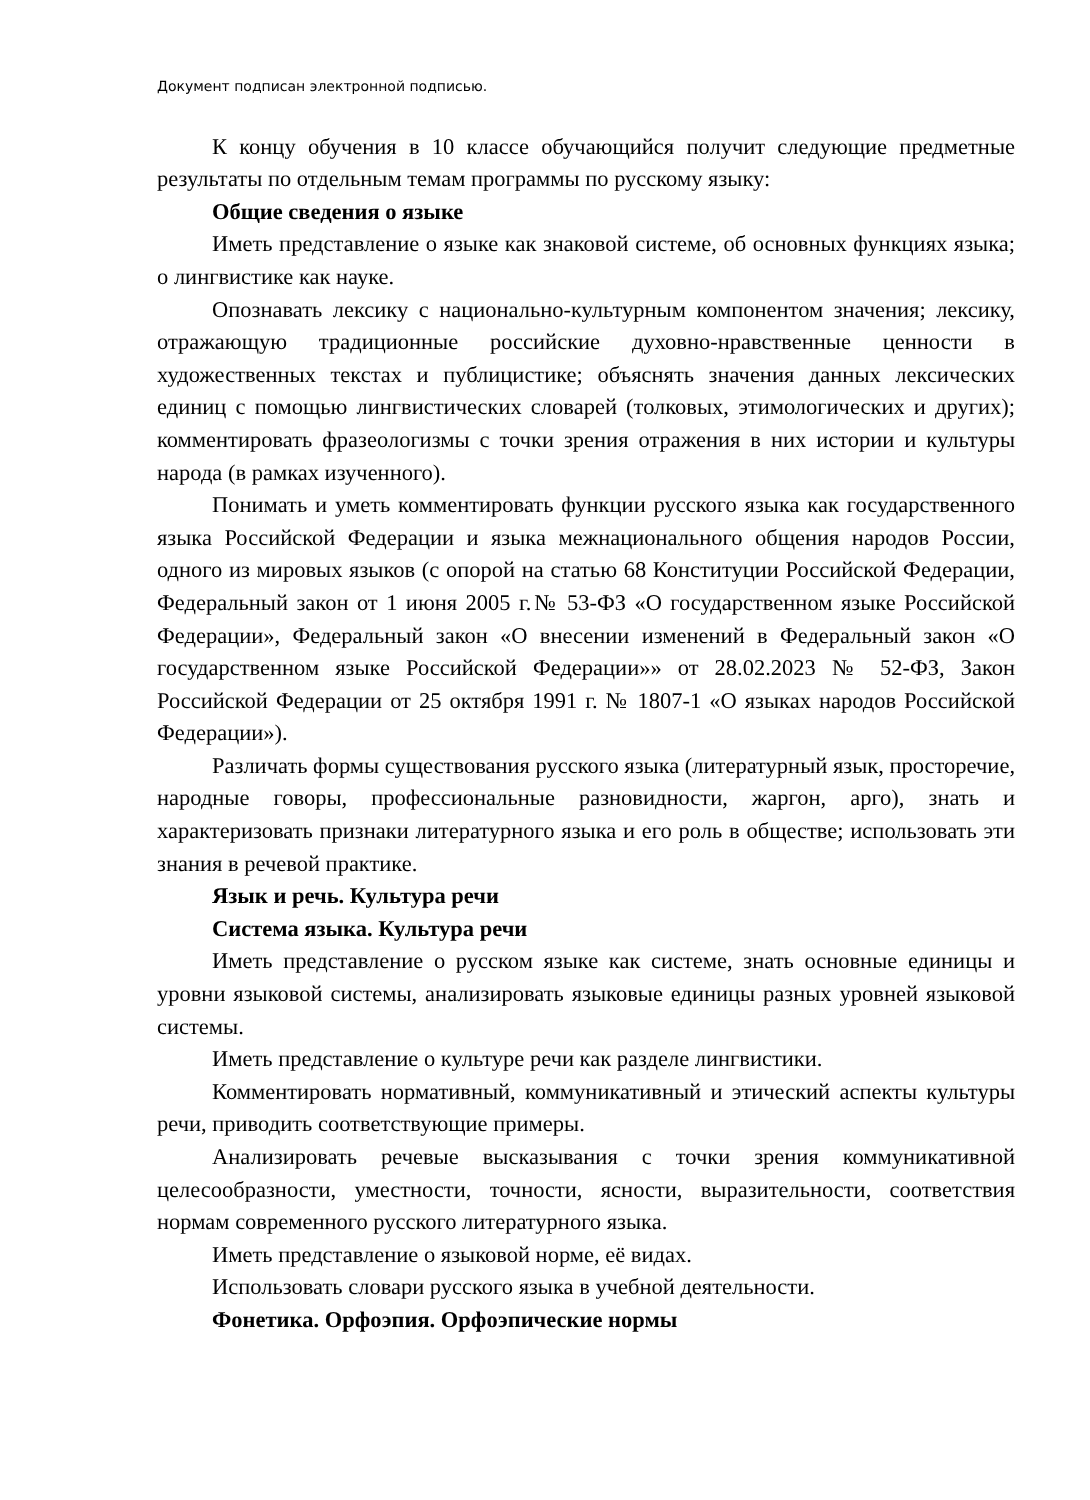Документ подписан электронной подписью.
К концу обучения в 10 классе обучающийся получит следующие предметные результаты по отдельным темам программы по русскому языку:
Общие сведения о языке
Иметь представление о языке как знаковой системе, об основных функциях языка; о лингвистике как науке.
Опознавать лексику с национально-культурным компонентом значения; лексику, отражающую традиционные российские духовно-нравственные ценности в художественных текстах и публицистике; объяснять значения данных лексических единиц с помощью лингвистических словарей (толковых, этимологических и других); комментировать фразеологизмы с точки зрения отражения в них истории и культуры народа (в рамках изученного).
Понимать и уметь комментировать функции русского языка как государственного языка Российской Федерации и языка межнационального общения народов России, одного из мировых языков (с опорой на статью 68 Конституции Российской Федерации, Федеральный закон от 1 июня 2005 г.№ 53-ФЗ «О государственном языке Российской Федерации», Федеральный закон «О внесении изменений в Федеральный закон «О государственном языке Российской Федерации»» от 28.02.2023 № 52-ФЗ, Закон Российской Федерации от 25 октября 1991 г. № 1807-1 «О языках народов Российской Федерации»).
Различать формы существования русского языка (литературный язык, просторечие, народные говоры, профессиональные разновидности, жаргон, арго), знать и характеризовать признаки литературного языка и его роль в обществе; использовать эти знания в речевой практике.
Язык и речь. Культура речи
Система языка. Культура речи
Иметь представление о русском языке как системе, знать основные единицы и уровни языковой системы, анализировать языковые единицы разных уровней языковой системы.
Иметь представление о культуре речи как разделе лингвистики.
Комментировать нормативный, коммуникативный и этический аспекты культуры речи, приводить соответствующие примеры.
Анализировать речевые высказывания с точки зрения коммуникативной целесообразности, уместности, точности, ясности, выразительности, соответствия нормам современного русского литературного языка.
Иметь представление о языковой норме, её видах.
Использовать словари русского языка в учебной деятельности.
Фонетика. Орфоэпия. Орфоэпические нормы